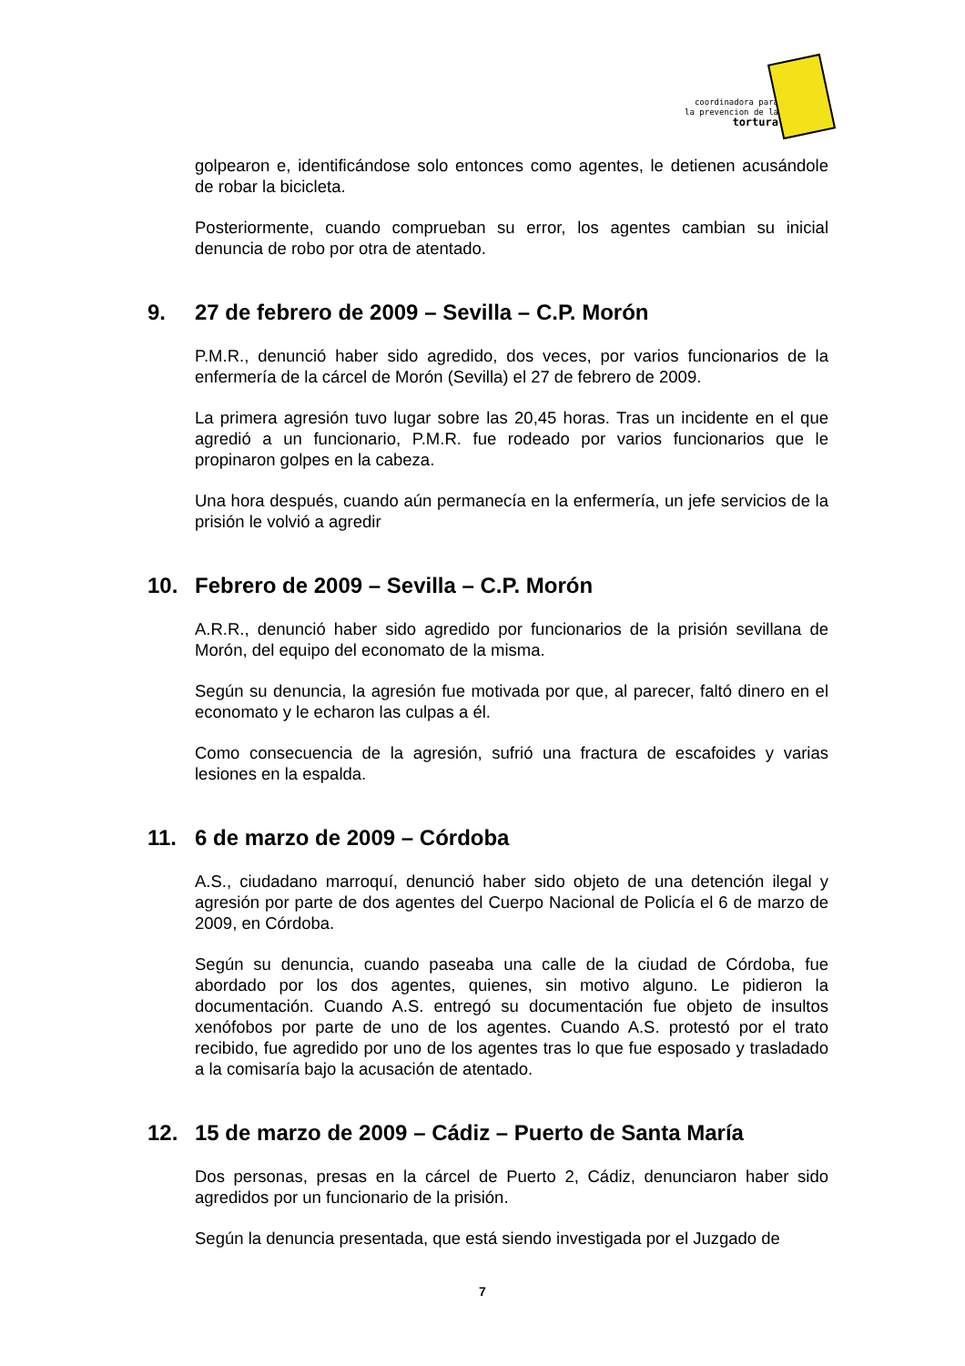coordinadora para
la prevencion de la
tortura
golpearon e, identificándose solo entonces como agentes, le detienen acusándole de robar la bicicleta.
Posteriormente, cuando comprueban su error, los agentes cambian su inicial denuncia de robo por otra de atentado.
9. 27 de febrero de 2009 – Sevilla – C.P. Morón
P.M.R., denunció haber sido agredido, dos veces, por varios funcionarios de la enfermería de la cárcel de Morón (Sevilla) el 27 de febrero de 2009.
La primera agresión tuvo lugar sobre las 20,45 horas. Tras un incidente en el que agredió a un funcionario, P.M.R. fue rodeado por varios funcionarios que le propinaron golpes en la cabeza.
Una hora después, cuando aún permanecía en la enfermería, un jefe servicios de la prisión le volvió a agredir
10. Febrero de 2009 – Sevilla – C.P. Morón
A.R.R., denunció haber sido agredido por funcionarios de la prisión sevillana de Morón, del equipo del economato de la misma.
Según su denuncia, la agresión fue motivada por que, al parecer, faltó dinero en el economato y le echaron las culpas a él.
Como consecuencia de la agresión, sufrió una fractura de escafoides y varias lesiones en la espalda.
11. 6 de marzo de 2009 – Córdoba
A.S., ciudadano marroquí, denunció haber sido objeto de una detención ilegal y agresión por parte de dos agentes del Cuerpo Nacional de Policía el 6 de marzo de 2009, en Córdoba.
Según su denuncia, cuando paseaba una calle de la ciudad de Córdoba, fue abordado por los dos agentes, quienes, sin motivo alguno. Le pidieron la documentación. Cuando A.S. entregó su documentación fue objeto de insultos xenófobos por parte de uno de los agentes. Cuando A.S. protestó por el trato recibido, fue agredido por uno de los agentes tras lo que fue esposado y trasladado a la comisaría bajo la acusación de atentado.
12. 15 de marzo de 2009 – Cádiz – Puerto de Santa María
Dos personas, presas en la cárcel de Puerto 2, Cádiz, denunciaron haber sido agredidos por un funcionario de la prisión.
Según la denuncia presentada, que está siendo investigada por el Juzgado de
7